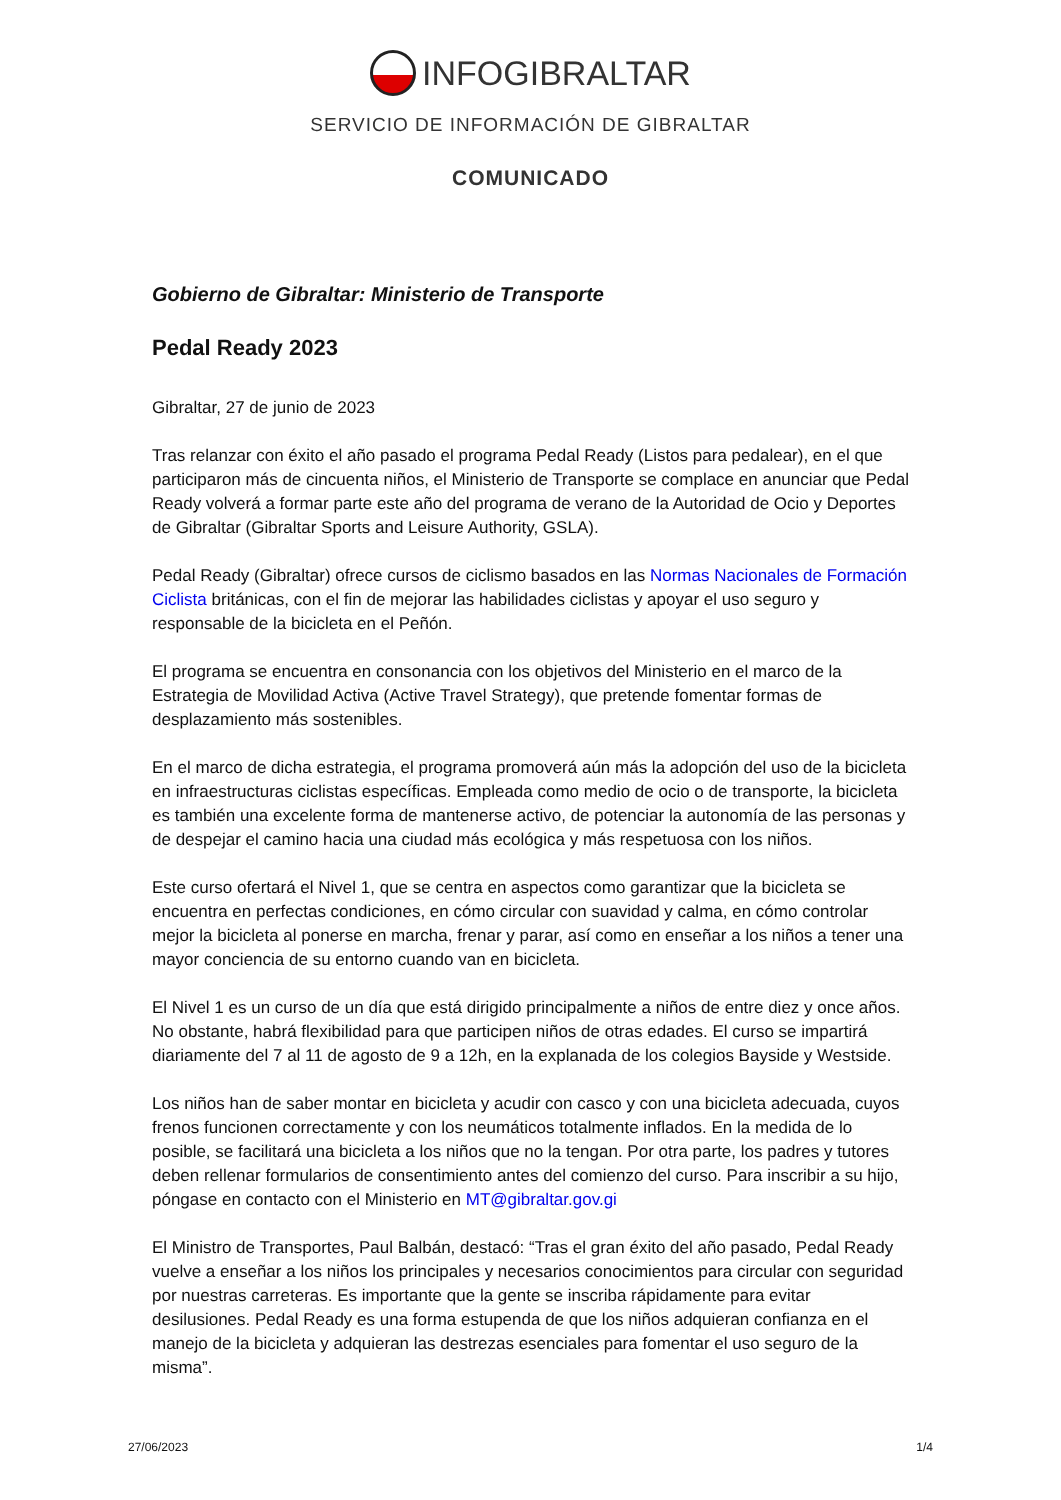INFOGIBRALTAR
SERVICIO DE INFORMACIÓN DE GIBRALTAR
COMUNICADO
Gobierno de Gibraltar: Ministerio de Transporte
Pedal Ready 2023
Gibraltar, 27 de junio de 2023
Tras relanzar con éxito el año pasado el programa Pedal Ready (Listos para pedalear), en el que participaron más de cincuenta niños, el Ministerio de Transporte se complace en anunciar que Pedal Ready volverá a formar parte este año del programa de verano de la Autoridad de Ocio y Deportes de Gibraltar (Gibraltar Sports and Leisure Authority, GSLA).
Pedal Ready (Gibraltar) ofrece cursos de ciclismo basados en las Normas Nacionales de Formación Ciclista británicas, con el fin de mejorar las habilidades ciclistas y apoyar el uso seguro y responsable de la bicicleta en el Peñón.
El programa se encuentra en consonancia con los objetivos del Ministerio en el marco de la Estrategia de Movilidad Activa (Active Travel Strategy), que pretende fomentar formas de desplazamiento más sostenibles.
En el marco de dicha estrategia, el programa promoverá aún más la adopción del uso de la bicicleta en infraestructuras ciclistas específicas. Empleada como medio de ocio o de transporte, la bicicleta es también una excelente forma de mantenerse activo, de potenciar la autonomía de las personas y de despejar el camino hacia una ciudad más ecológica y más respetuosa con los niños.
Este curso ofertará el Nivel 1, que se centra en aspectos como garantizar que la bicicleta se encuentra en perfectas condiciones, en cómo circular con suavidad y calma, en cómo controlar mejor la bicicleta al ponerse en marcha, frenar y parar, así como en enseñar a los niños a tener una mayor conciencia de su entorno cuando van en bicicleta.
El Nivel 1 es un curso de un día que está dirigido principalmente a niños de entre diez y once años. No obstante, habrá flexibilidad para que participen niños de otras edades. El curso se impartirá diariamente del 7 al 11 de agosto de 9 a 12h, en la explanada de los colegios Bayside y Westside.
Los niños han de saber montar en bicicleta y acudir con casco y con una bicicleta adecuada, cuyos frenos funcionen correctamente y con los neumáticos totalmente inflados. En la medida de lo posible, se facilitará una bicicleta a los niños que no la tengan. Por otra parte, los padres y tutores deben rellenar formularios de consentimiento antes del comienzo del curso. Para inscribir a su hijo, póngase en contacto con el Ministerio en MT@gibraltar.gov.gi
El Ministro de Transportes, Paul Balbán, destacó: “Tras el gran éxito del año pasado, Pedal Ready vuelve a enseñar a los niños los principales y necesarios conocimientos para circular con seguridad por nuestras carreteras. Es importante que la gente se inscriba rápidamente para evitar desilusiones. Pedal Ready es una forma estupenda de que los niños adquieran confianza en el manejo de la bicicleta y adquieran las destrezas esenciales para fomentar el uso seguro de la misma”.
27/06/2023 1/4